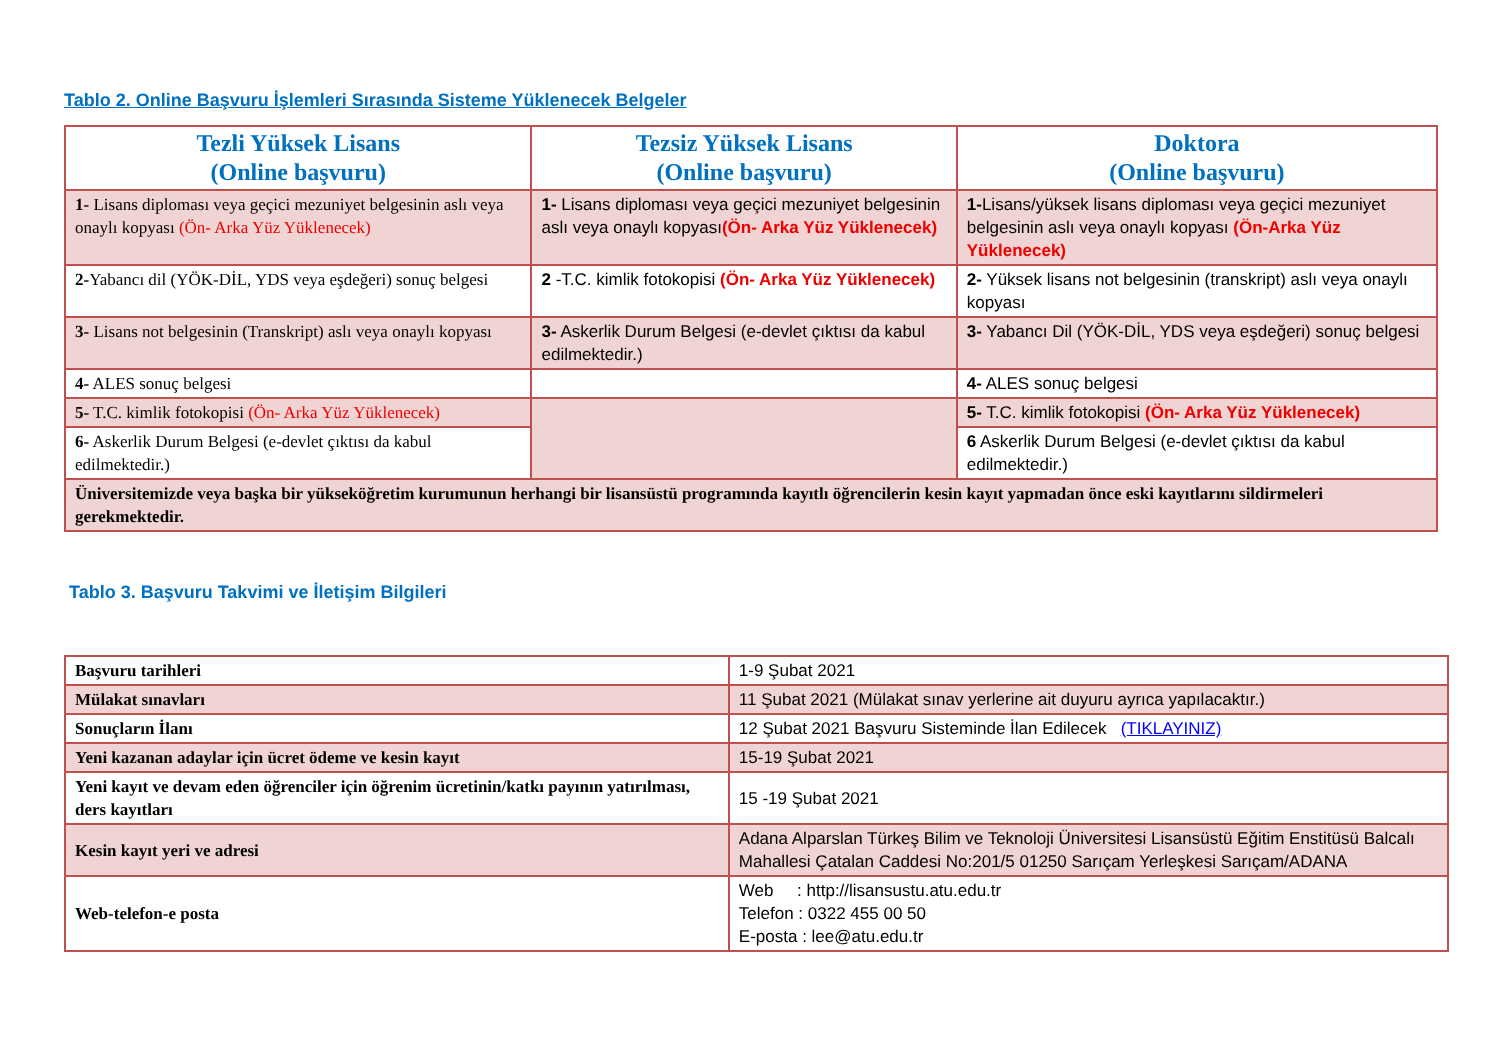Tablo 2. Online Başvuru İşlemleri Sırasında Sisteme Yüklenecek Belgeler
| Tezli Yüksek Lisans (Online başvuru) | Tezsiz Yüksek Lisans (Online başvuru) | Doktora (Online başvuru) |
| --- | --- | --- |
| 1- Lisans diploması veya geçici mezuniyet belgesinin aslı veya onaylı kopyası (Ön- Arka Yüz Yüklenecek) | 1- Lisans diploması veya geçici mezuniyet belgesinin aslı veya onaylı kopyası (Ön- Arka Yüz Yüklenecek) | 1- Lisans/yüksek lisans diploması veya geçici mezuniyet belgesinin aslı veya onaylı kopyası (Ön-Arka Yüz Yüklenecek) |
| 2- Yabancı dil (YÖK-DİL, YDS veya eşdeğeri) sonuç belgesi | 2 -T.C. kimlik fotokopisi (Ön- Arka Yüz Yüklenecek) | 2- Yüksek lisans not belgesinin (transkript) aslı veya onaylı kopyası |
| 3- Lisans not belgesinin (Transkript) aslı veya onaylı kopyası | 3- Askerlik Durum Belgesi (e-devlet çıktısı da kabul edilmektedir.) | 3- Yabancı Dil (YÖK-DİL, YDS veya eşdeğeri) sonuç belgesi |
| 4- ALES sonuç belgesi | | 4- ALES sonuç belgesi |
| 5- T.C. kimlik fotokopisi (Ön- Arka Yüz Yüklenecek) | | 5- T.C. kimlik fotokopisi (Ön- Arka Yüz Yüklenecek) |
| 6- Askerlik Durum Belgesi (e-devlet çıktısı da kabul edilmektedir.) | | 6 Askerlik Durum Belgesi (e-devlet çıktısı da kabul edilmektedir.) |
| Üniversitemizde veya başka bir yükseköğretim kurumunun herhangi bir lisansüstü programında kayıtlı öğrencilerin kesin kayıt yapmadan önce eski kayıtlarını sildirmeleri gerekmektedir. | | |
Tablo 3. Başvuru Takvimi ve İletişim Bilgileri
| Başvuru tarihleri | 1-9 Şubat 2021 |
| Mülakat sınavları | 11 Şubat 2021 (Mülakat sınav yerlerine ait duyuru ayrıca yapılacaktır.) |
| Sonuçların İlanı | 12 Şubat 2021 Başvuru Sisteminde İlan Edilecek (TIKLAYINIZ) |
| Yeni kazanan adaylar için ücret ödeme ve kesin kayıt | 15-19 Şubat 2021 |
| Yeni kayıt ve devam eden öğrenciler için öğrenim ücretinin/katkı payının yatırılması, ders kayıtları | 15 -19 Şubat 2021 |
| Kesin kayıt yeri ve adresi | Adana Alparslan Türkeş Bilim ve Teknoloji Üniversitesi Lisansüstü Eğitim Enstitüsü Balcalı Mahallesi Çatalan Caddesi No:201/5 01250 Sarıçam Yerleşkesi Sarıçam/ADANA |
| Web-telefon-e posta | Web : http://lisansustu.atu.edu.tr Telefon : 0322 455 00 50 E-posta : lee@atu.edu.tr |